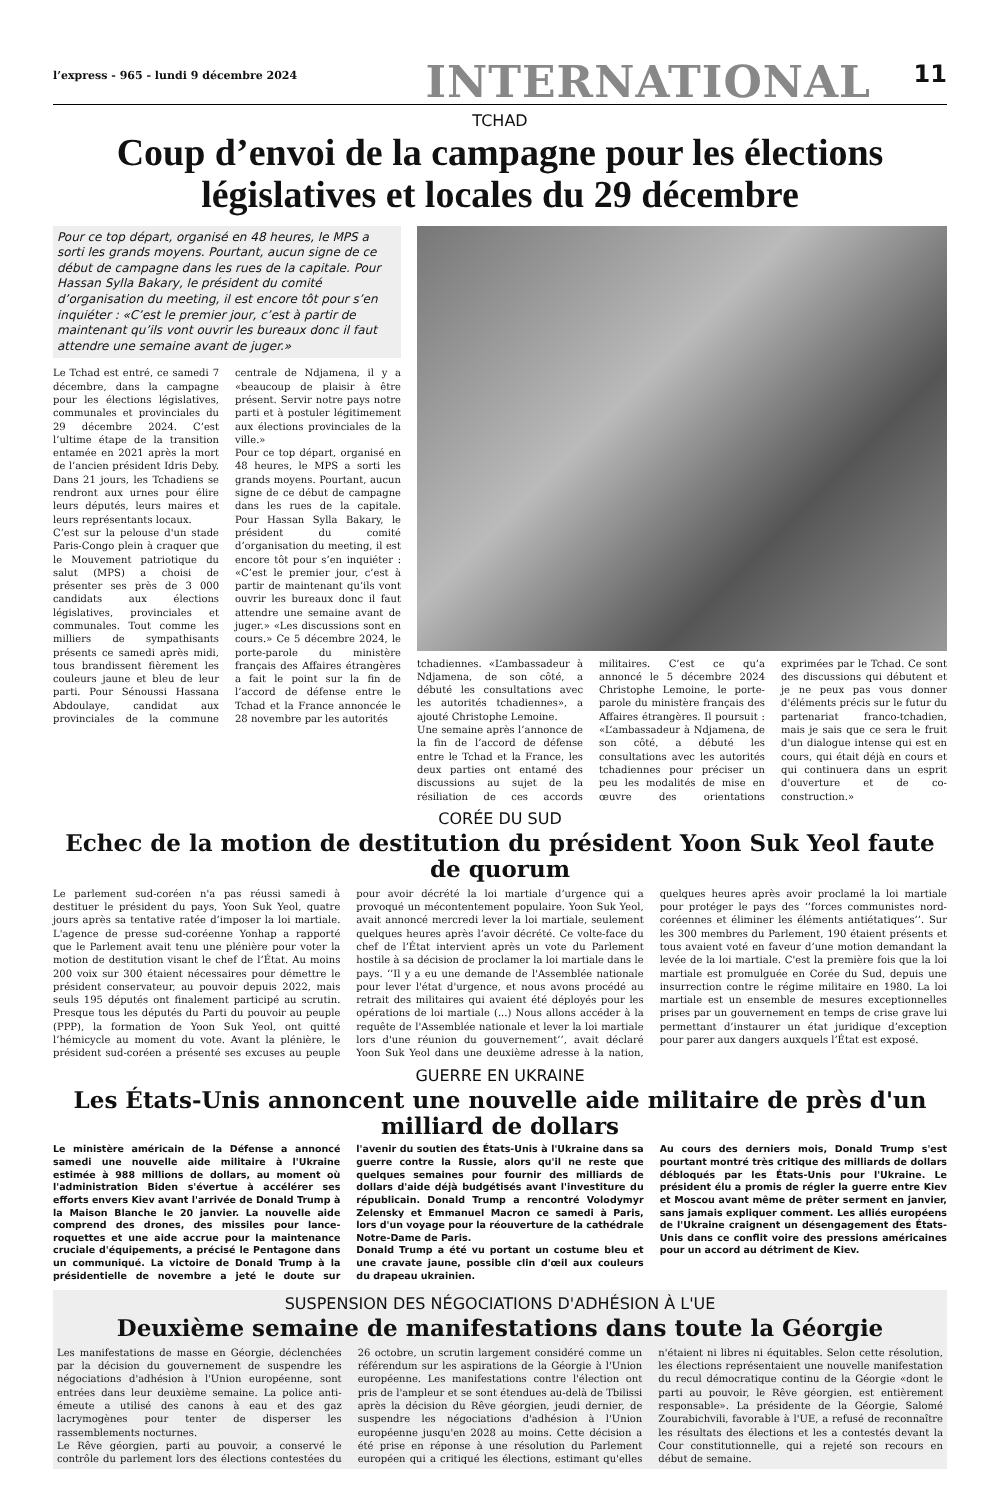l’express - 965 - lundi 9 décembre 2024
INTERNATIONAL
11
TCHAD
Coup d’envoi de la campagne pour les élections législatives et locales du 29 décembre
Pour ce top départ, organisé en 48 heures, le MPS a sorti les grands moyens. Pourtant, aucun signe de ce début de campagne dans les rues de la capitale. Pour Hassan Sylla Bakary, le président du comité d’organisation du meeting, il est encore tôt pour s’en inquiéter : «C’est le premier jour, c’est à partir de maintenant qu’ils vont ouvrir les bureaux donc il faut attendre une semaine avant de juger.»
Le Tchad est entré, ce samedi 7 décembre, dans la campagne pour les élections législatives, communales et provinciales du 29 décembre 2024. C’est l’ultime étape de la transition entamée en 2021 après la mort de l’ancien président Idris Deby. Dans 21 jours, les Tchadiens se rendront aux urnes pour élire leurs députés, leurs maires et leurs représentants locaux.
C’est sur la pelouse d'un stade Paris-Congo plein à craquer que le Mouvement patriotique du salut (MPS) a choisi de présenter ses près de 3 000 candidats aux élections législatives, provinciales et communales. Tout comme les milliers de sympathisants présents ce samedi après midi, tous brandissent fièrement les couleurs jaune et bleu de leur parti. Pour Sénoussi Hassana Abdoulaye, candidat aux provinciales de la commune centrale de Ndjamena, il y a «beaucoup de plaisir à être présent. Servir notre pays notre parti et à postuler légitimement aux élections provinciales de la ville.»
Pour ce top départ, organisé en 48 heures, le MPS a sorti les grands moyens. Pourtant, aucun signe de ce début de campagne dans les rues de la capitale. Pour Hassan Sylla Bakary, le président du comité d’organisation du meeting, il est encore tôt pour s’en inquiéter : «C’est le premier jour, c’est à partir de maintenant qu’ils vont ouvrir les bureaux donc il faut attendre une semaine avant de juger.» «Les discussions sont en cours.» Ce 5 décembre 2024, le porte-parole du ministère français des Affaires étrangères a fait le point sur la fin de l’accord de défense entre le Tchad et la France annoncée le 28 novembre par les autorités
tchadiennes. «L’ambassadeur à Ndjamena, de son côté, a débuté les consultations avec les autorités tchadiennes», a ajouté Christophe Lemoine.
Une semaine après l’annonce de la fin de l’accord de défense entre le Tchad et la France, les deux parties ont entamé des discussions au sujet de la résiliation de ces accords militaires. C’est ce qu’a annoncé le 5 décembre 2024 Christophe Lemoine, le porte-parole du ministère français des Affaires étrangères. Il poursuit : «L’ambassadeur à Ndjamena, de son côté, a débuté les consultations avec les autorités tchadiennes pour préciser un peu les modalités de mise en œuvre des orientations exprimées par le Tchad. Ce sont des discussions qui débutent et je ne peux pas vous donner d'éléments précis sur le futur du partenariat franco-tchadien, mais je sais que ce sera le fruit d'un dialogue intense qui est en cours, qui était déjà en cours et qui continuera dans un esprit d'ouverture et de co-construction.»
CORÉE DU SUD
Echec de la motion de destitution du président Yoon Suk Yeol faute de quorum
Le parlement sud-coréen n'a pas réussi samedi à destituer le président du pays, Yoon Suk Yeol, quatre jours après sa tentative ratée d’imposer la loi martiale. L'agence de presse sud-coréenne Yonhap a rapporté que le Parlement avait tenu une plénière pour voter la motion de destitution visant le chef de l’État. Au moins 200 voix sur 300 étaient nécessaires pour démettre le président conservateur, au pouvoir depuis 2022, mais seuls 195 députés ont finalement participé au scrutin. Presque tous les députés du Parti du pouvoir au peuple (PPP), la formation de Yoon Suk Yeol, ont quitté l’hémicycle au moment du vote. Avant la plénière, le président sud-coréen a présenté ses excuses au peuple pour avoir décrété la loi martiale d’urgence qui a provoqué un mécontentement populaire. Yoon Suk Yeol, avait annoncé mercredi lever la loi martiale, seulement quelques heures après l’avoir décrété. Ce volte-face du chef de l’État intervient après un vote du Parlement hostile à sa décision de proclamer la loi martiale dans le pays. ‘’Il y a eu une demande de l'Assemblée nationale pour lever l'état d'urgence, et nous avons procédé au retrait des militaires qui avaient été déployés pour les opérations de loi martiale (...) Nous allons accéder à la requête de l'Assemblée nationale et lever la loi martiale lors d'une réunion du gouvernement’’, avait déclaré Yoon Suk Yeol dans une deuxième adresse à la nation, quelques heures après avoir proclamé la loi martiale pour protéger le pays des ‘’forces communistes nord-coréennes et éliminer les éléments antiétatiques’’. Sur les 300 membres du Parlement, 190 étaient présents et tous avaient voté en faveur d’une motion demandant la levée de la loi martiale. C'est la première fois que la loi martiale est promulguée en Corée du Sud, depuis une insurrection contre le régime militaire en 1980. La loi martiale est un ensemble de mesures exceptionnelles prises par un gouvernement en temps de crise grave lui permettant d’instaurer un état juridique d’exception pour parer aux dangers auxquels l’État est exposé.
GUERRE EN UKRAINE
Les États-Unis annoncent une nouvelle aide militaire de près d'un milliard de dollars
Le ministère américain de la Défense a annoncé samedi une nouvelle aide militaire à l'Ukraine estimée à 988 millions de dollars, au moment où l'administration Biden s'évertue à accélérer ses efforts envers Kiev avant l'arrivée de Donald Trump à la Maison Blanche le 20 janvier. La nouvelle aide comprend des drones, des missiles pour lance-roquettes et une aide accrue pour la maintenance cruciale d'équipements, a précisé le Pentagone dans un communiqué. La victoire de Donald Trump à la présidentielle de novembre a jeté le doute sur l'avenir du soutien des États-Unis à l'Ukraine dans sa guerre contre la Russie, alors qu'il ne reste que quelques semaines pour fournir des milliards de dollars d'aide déjà budgétisés avant l'investiture du républicain. Donald Trump a rencontré Volodymyr Zelensky et Emmanuel Macron ce samedi à Paris, lors d'un voyage pour la réouverture de la cathédrale Notre-Dame de Paris.
Donald Trump a été vu portant un costume bleu et une cravate jaune, possible clin d'œil aux couleurs du drapeau ukrainien.
Au cours des derniers mois, Donald Trump s'est pourtant montré très critique des milliards de dollars débloqués par les États-Unis pour l'Ukraine. Le président élu a promis de régler la guerre entre Kiev et Moscou avant même de prêter serment en janvier, sans jamais expliquer comment. Les alliés européens de l'Ukraine craignent un désengagement des États-Unis dans ce conflit voire des pressions américaines pour un accord au détriment de Kiev.
SUSPENSION DES NÉGOCIATIONS D'ADHÉSION À L'UE
Deuxième semaine de manifestations dans toute la Géorgie
Les manifestations de masse en Géorgie, déclenchées par la décision du gouvernement de suspendre les négociations d'adhésion à l'Union européenne, sont entrées dans leur deuxième semaine. La police anti-émeute a utilisé des canons à eau et des gaz lacrymogènes pour tenter de disperser les rassemblements nocturnes.
Le Rêve géorgien, parti au pouvoir, a conservé le contrôle du parlement lors des élections contestées du 26 octobre, un scrutin largement considéré comme un référendum sur les aspirations de la Géorgie à l'Union européenne. Les manifestations contre l'élection ont pris de l'ampleur et se sont étendues au-delà de Tbilissi après la décision du Rêve géorgien, jeudi dernier, de suspendre les négociations d'adhésion à l'Union européenne jusqu'en 2028 au moins. Cette décision a été prise en réponse à une résolution du Parlement européen qui a critiqué les élections, estimant qu'elles n'étaient ni libres ni équitables. Selon cette résolution, les élections représentaient une nouvelle manifestation du recul démocratique continu de la Géorgie «dont le parti au pouvoir, le Rêve géorgien, est entièrement responsable». La présidente de la Géorgie, Salomé Zourabichvili, favorable à l'UE, a refusé de reconnaître les résultats des élections et les a contestés devant la Cour constitutionnelle, qui a rejeté son recours en début de semaine.